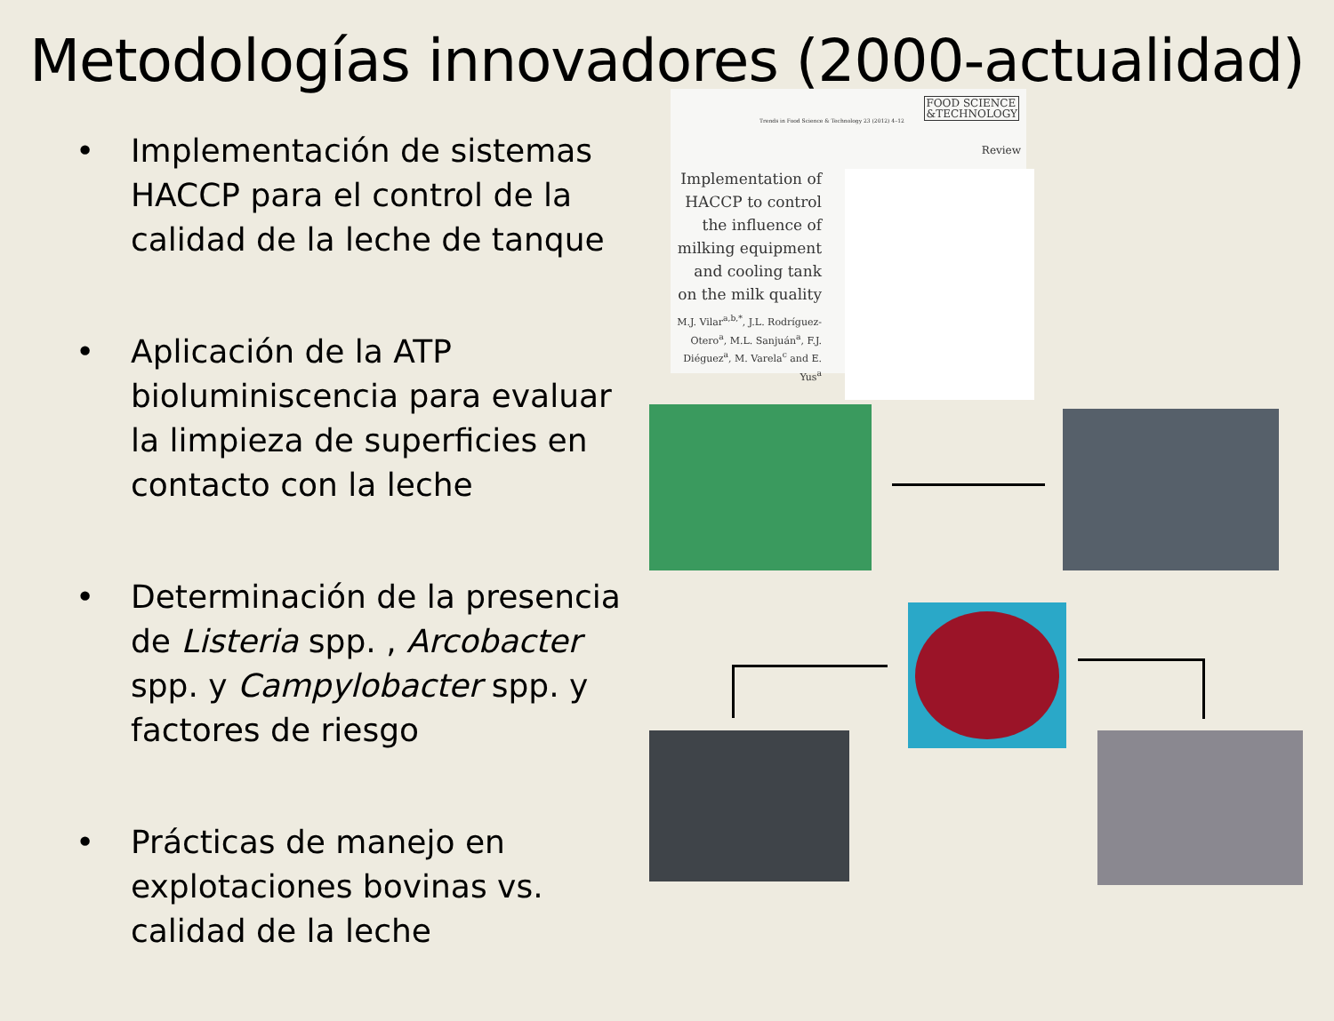Metodologías innovadores (2000-actualidad)
• Implementación de sistemas HACCP para el control de la calidad de la leche de tanque
• Aplicación de la ATP bioluminiscencia para evaluar la limpieza de superficies en contacto con la leche
• Determinación de la presencia de Listeria spp. , Arcobacter spp. y Campylobacter spp. y factores de riesgo
• Prácticas de manejo en explotaciones bovinas vs. calidad de la leche
FOOD SCIENCE
&TECHNOLOGY
Trends in Food Science & Technology 23 (2012) 4–12
Review
Implementation of HACCP to control the influence of milking equipment and cooling tank on the milk quality
M.J. Vilar<sup>a,b,*</sup>, J.L. Rodríguez-Otero<sup>a</sup>, M.L. Sanjuán<sup>a</sup>, F.J. Diéguez<sup>a</sup>, M. Varela<sup>c</sup> and E. Yus<sup>a</sup>